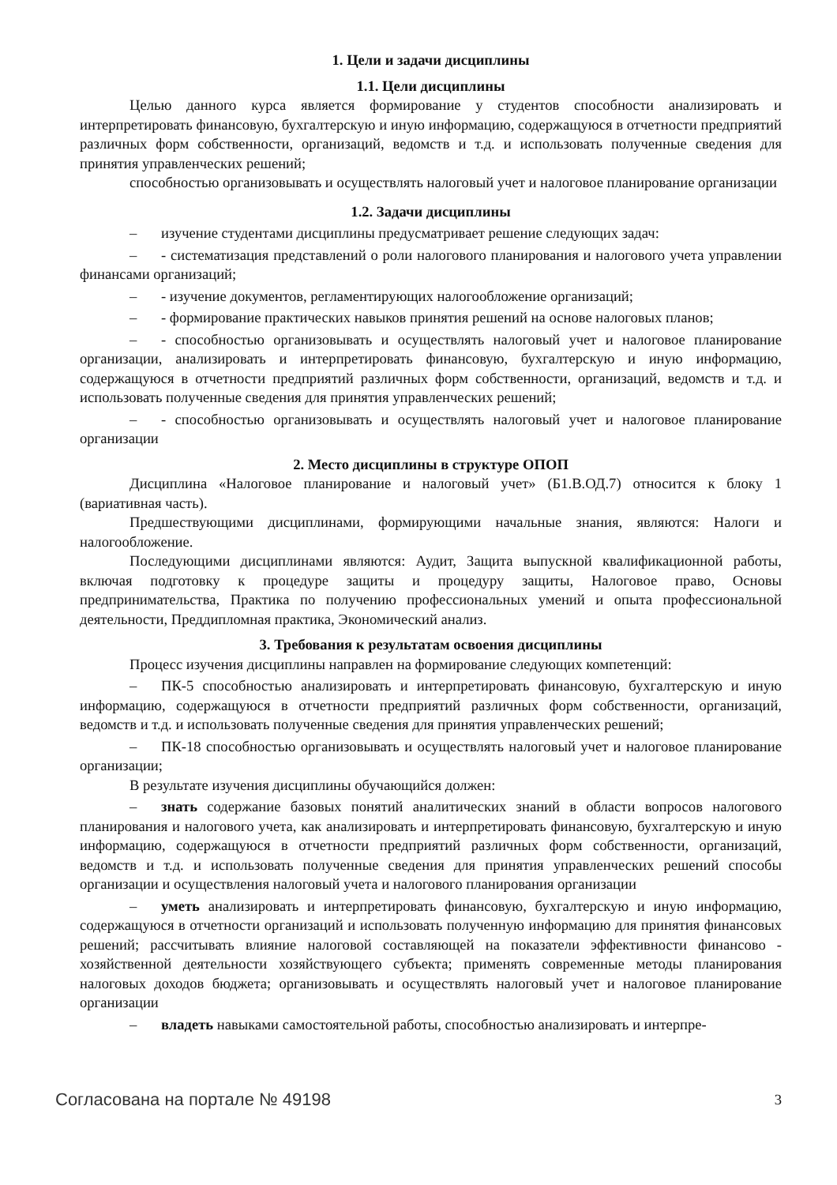1. Цели и задачи дисциплины
1.1. Цели дисциплины
Целью данного курса является формирование у студентов способности анализировать и интерпретировать финансовую, бухгалтерскую и иную информацию, содержащуюся в отчетности предприятий различных форм собственности, организаций, ведомств и т.д. и использовать полученные сведения для принятия управленческих решений;
способностью организовывать и осуществлять налоговый учет и налоговое планирование организации
1.2. Задачи дисциплины
– изучение студентами дисциплины предусматривает решение следующих задач:
– - систематизация представлений о роли налогового планирования и налогового учета управлении финансами организаций;
– - изучение документов, регламентирующих налогообложение организаций;
– - формирование практических навыков принятия решений на основе налоговых планов;
– - способностью организовывать и осуществлять налоговый учет и налоговое планирование организации, анализировать и интерпретировать финансовую, бухгалтерскую и иную информацию, содержащуюся в отчетности предприятий различных форм собственности, организаций, ведомств и т.д. и использовать полученные сведения для принятия управленческих решений;
– - способностью организовывать и осуществлять налоговый учет и налоговое планирование организации
2. Место дисциплины в структуре ОПОП
Дисциплина «Налоговое планирование и налоговый учет» (Б1.В.ОД.7) относится к блоку 1 (вариативная часть).
Предшествующими дисциплинами, формирующими начальные знания, являются: Налоги и налогообложение.
Последующими дисциплинами являются: Аудит, Защита выпускной квалификационной работы, включая подготовку к процедуре защиты и процедуру защиты, Налоговое право, Основы предпринимательства, Практика по получению профессиональных умений и опыта профессиональной деятельности, Преддипломная практика, Экономический анализ.
3. Требования к результатам освоения дисциплины
Процесс изучения дисциплины направлен на формирование следующих компетенций:
– ПК-5 способностью анализировать и интерпретировать финансовую, бухгалтерскую и иную информацию, содержащуюся в отчетности предприятий различных форм собственности, организаций, ведомств и т.д. и использовать полученные сведения для принятия управленческих решений;
– ПК-18 способностью организовывать и осуществлять налоговый учет и налоговое планирование организации;
В результате изучения дисциплины обучающийся должен:
– знать содержание базовых понятий аналитических знаний в области вопросов налогового планирования и налогового учета, как анализировать и интерпретировать финансовую, бухгалтерскую и иную информацию, содержащуюся в отчетности предприятий различных форм собственности, организаций, ведомств и т.д. и использовать полученные сведения для принятия управленческих решений способы организации и осуществления налоговый учета и налогового планирования организации
– уметь анализировать и интерпретировать финансовую, бухгалтерскую и иную информацию, содержащуюся в отчетности организаций и использовать полученную информацию для принятия финансовых решений; рассчитывать влияние налоговой составляющей на показатели эффективности финансово - хозяйственной деятельности хозяйствующего субъекта; применять современные методы планирования налоговых доходов бюджета; организовывать и осуществлять налоговый учет и налоговое планирование организации
– владеть навыками самостоятельной работы, способностью анализировать и интерпре-
Согласована на портале № 49198 3